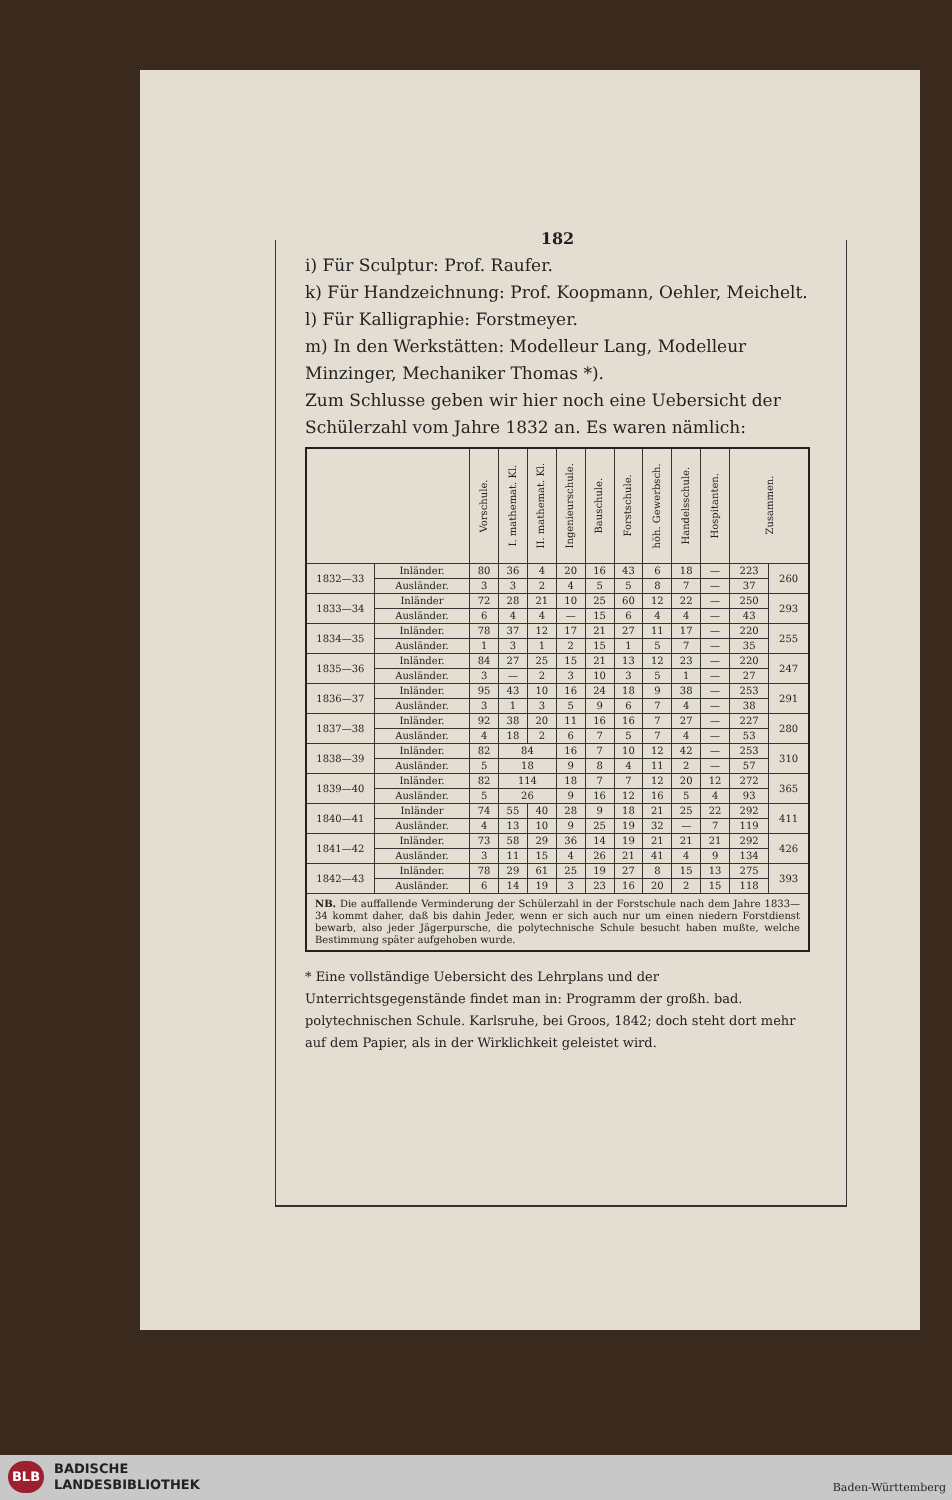182
i) Für Sculptur: Prof. Raufer.
k) Für Handzeichnung: Prof. Koopmann, Oehler, Meichelt.
l) Für Kalligraphie: Forstmeyer.
m) In den Werkstätten: Modelleur Lang, Modelleur Minzinger, Mechaniker Thomas *).
Zum Schlusse geben wir hier noch eine Uebersicht der Schülerzahl vom Jahre 1832 an. Es waren nämlich:
| | | Vorschule. | I. mathemat. Kl. | II. mathemat. Kl. | Ingenieurschule. | Bauschule. | Forstschule. | höh. Gewerbsch. | Handelsschule. | Hospitanten. | Zusammen. | |
| 1832—33 | Inländer. | 80 | 36 | 4 | 20 | 16 | 43 | 6 | 18 | — | 223 | 260 |
| | Ausländer. | 3 | 3 | 2 | 4 | 5 | 5 | 8 | 7 | — | 37 | |
| 1833—34 | Inländer | 72 | 28 | 21 | 10 | 25 | 60 | 12 | 22 | — | 250 | 293 |
| | Ausländer. | 6 | 4 | 4 | — | 15 | 6 | 4 | 4 | — | 43 | |
| 1834—35 | Inländer. | 78 | 37 | 12 | 17 | 21 | 27 | 11 | 17 | — | 220 | 255 |
| | Ausländer. | 1 | 3 | 1 | 2 | 15 | 1 | 5 | 7 | — | 35 | |
| 1835—36 | Inländer. | 84 | 27 | 25 | 15 | 21 | 13 | 12 | 23 | — | 220 | 247 |
| | Ausländer. | 3 | — | 2 | 3 | 10 | 3 | 5 | 1 | — | 27 | |
| 1836—37 | Inländer. | 95 | 43 | 10 | 16 | 24 | 18 | 9 | 38 | — | 253 | 291 |
| | Ausländer. | 3 | 1 | 3 | 5 | 9 | 6 | 7 | 4 | — | 38 | |
| 1837—38 | Inländer. | 92 | 38 | 20 | 11 | 16 | 16 | 7 | 27 | — | 227 | 280 |
| | Ausländer. | 4 | 18 | 2 | 6 | 7 | 5 | 7 | 4 | — | 53 | |
| 1838—39 | Inländer. | 82 | 84 | | 16 | 7 | 10 | 12 | 42 | — | 253 | 310 |
| | Ausländer. | 5 | 18 | | 9 | 8 | 4 | 11 | 2 | — | 57 | |
| 1839—40 | Inländer. | 82 | 114 | | 18 | 7 | 7 | 12 | 20 | 12 | 272 | 365 |
| | Ausländer. | 5 | 26 | | 9 | 16 | 12 | 16 | 5 | 4 | 93 | |
| 1840—41 | Inländer | 74 | 55 | 40 | 28 | 9 | 18 | 21 | 25 | 22 | 292 | 411 |
| | Ausländer. | 4 | 13 | 10 | 9 | 25 | 19 | 32 | — | 7 | 119 | |
| 1841—42 | Inländer. | 73 | 58 | 29 | 36 | 14 | 19 | 21 | 21 | 21 | 292 | 426 |
| | Ausländer. | 3 | 11 | 15 | 4 | 26 | 21 | 41 | 4 | 9 | 134 | |
| 1842—43 | Inländer. | 78 | 29 | 61 | 25 | 19 | 27 | 8 | 15 | 13 | 275 | 393 |
| | Ausländer. | 6 | 14 | 19 | 3 | 23 | 16 | 20 | 2 | 15 | 118 | |
| NB. Die auffallende Verminderung der Schülerzahl in der Forstschule nach dem Jahre 1833—34 kommt daher, daß bis dahin Jeder, wenn er sich auch nur um einen niedern Forstdienst bewarb, also jeder Jägerpursche, die polytechnische Schule besucht haben mußte, welche Bestimmung später aufgehoben wurde. | | | | | | | | | | | | |
* Eine vollständige Uebersicht des Lehrplans und der Unterrichtsgegenstände findet man in: Programm der großh. bad. polytechnischen Schule. Karlsruhe, bei Groos, 1842; doch steht dort mehr auf dem Papier, als in der Wirklichkeit geleistet wird.
BLB
BADISCHE
LANDESBIBLIOTHEK
Baden-Württemberg